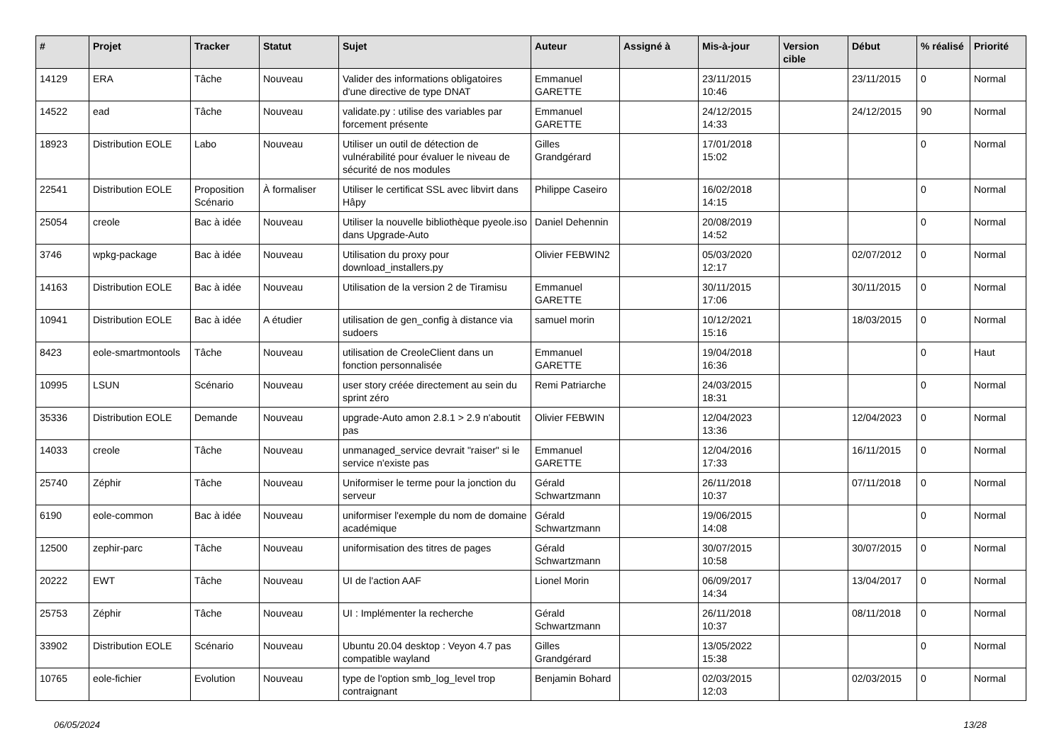| # | Projet | Tracker | Statut | Sujet | Auteur | Assigné à | Mis-à-jour | Version cible | Début | % réalisé | Priorité |
| --- | --- | --- | --- | --- | --- | --- | --- | --- | --- | --- | --- |
| 14129 | ERA | Tâche | Nouveau | Valider des informations obligatoires d'une directive de type DNAT | Emmanuel GARETTE | | 23/11/2015 10:46 | | 23/11/2015 | 0 | Normal |
| 14522 | ead | Tâche | Nouveau | validate.py : utilise des variables par forcement présente | Emmanuel GARETTE | | 24/12/2015 14:33 | | 24/12/2015 | 90 | Normal |
| 18923 | Distribution EOLE | Labo | Nouveau | Utiliser un outil de détection de vulnérabilité pour évaluer le niveau de sécurité de nos modules | Gilles Grandgérard | | 17/01/2018 15:02 | | | 0 | Normal |
| 22541 | Distribution EOLE | Proposition Scénario | À formaliser | Utiliser le certificat SSL avec libvirt dans Hâpy | Philippe Caseiro | | 16/02/2018 14:15 | | | 0 | Normal |
| 25054 | creole | Bac à idée | Nouveau | Utiliser la nouvelle bibliothèque pyeole.iso dans Upgrade-Auto | Daniel Dehennin | | 20/08/2019 14:52 | | | 0 | Normal |
| 3746 | wpkg-package | Bac à idée | Nouveau | Utilisation du proxy pour download_installers.py | Olivier FEBWIN2 | | 05/03/2020 12:17 | | 02/07/2012 | 0 | Normal |
| 14163 | Distribution EOLE | Bac à idée | Nouveau | Utilisation de la version 2 de Tiramisu | Emmanuel GARETTE | | 30/11/2015 17:06 | | 30/11/2015 | 0 | Normal |
| 10941 | Distribution EOLE | Bac à idée | A étudier | utilisation de gen_config à distance via sudoers | samuel morin | | 10/12/2021 15:16 | | 18/03/2015 | 0 | Normal |
| 8423 | eole-smartmontools | Tâche | Nouveau | utilisation de CreoleClient dans un fonction personnalisée | Emmanuel GARETTE | | 19/04/2018 16:36 | | | 0 | Haut |
| 10995 | LSUN | Scénario | Nouveau | user story créée directement au sein du sprint zéro | Remi Patriarche | | 24/03/2015 18:31 | | | 0 | Normal |
| 35336 | Distribution EOLE | Demande | Nouveau | upgrade-Auto amon 2.8.1 > 2.9 n'aboutit pas | Olivier FEBWIN | | 12/04/2023 13:36 | | 12/04/2023 | 0 | Normal |
| 14033 | creole | Tâche | Nouveau | unmanaged_service devrait "raiser" si le service n'existe pas | Emmanuel GARETTE | | 12/04/2016 17:33 | | 16/11/2015 | 0 | Normal |
| 25740 | Zéphir | Tâche | Nouveau | Uniformiser le terme pour la jonction du serveur | Gérald Schwartzmann | | 26/11/2018 10:37 | | 07/11/2018 | 0 | Normal |
| 6190 | eole-common | Bac à idée | Nouveau | uniformiser l'exemple du nom de domaine académique | Gérald Schwartzmann | | 19/06/2015 14:08 | | | 0 | Normal |
| 12500 | zephir-parc | Tâche | Nouveau | uniformisation des titres de pages | Gérald Schwartzmann | | 30/07/2015 10:58 | | 30/07/2015 | 0 | Normal |
| 20222 | EWT | Tâche | Nouveau | UI de l'action AAF | Lionel Morin | | 06/09/2017 14:34 | | 13/04/2017 | 0 | Normal |
| 25753 | Zéphir | Tâche | Nouveau | UI : Implémenter la recherche | Gérald Schwartzmann | | 26/11/2018 10:37 | | 08/11/2018 | 0 | Normal |
| 33902 | Distribution EOLE | Scénario | Nouveau | Ubuntu 20.04 desktop : Veyon 4.7 pas compatible wayland | Gilles Grandgérard | | 13/05/2022 15:38 | | | 0 | Normal |
| 10765 | eole-fichier | Evolution | Nouveau | type de l'option smb_log_level trop contraignant | Benjamin Bohard | | 02/03/2015 12:03 | | 02/03/2015 | 0 | Normal |
06/05/2024 13/28